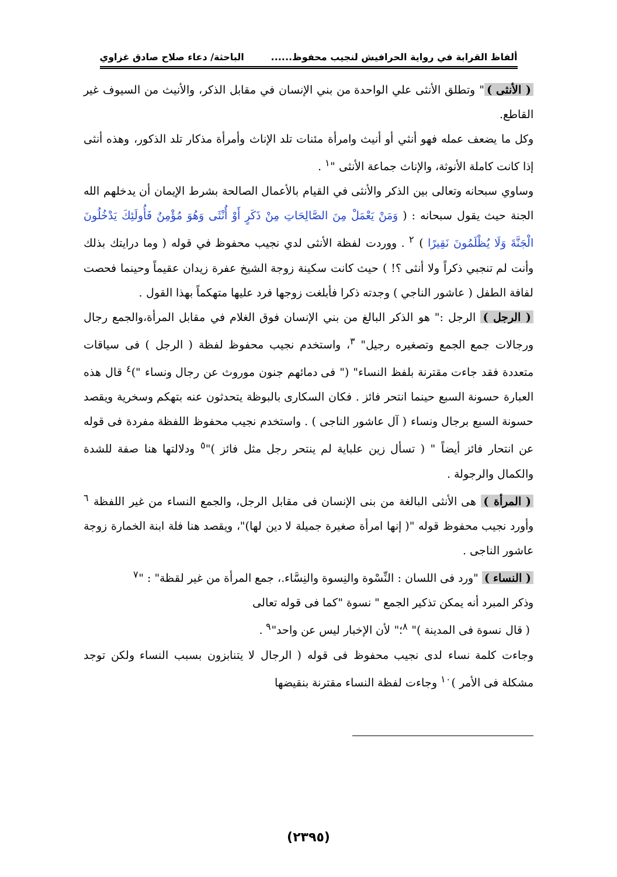ألفاظ القرابة في رواية الحرافيش لنجيب محفوظ...... الباحثة/ دعاء صلاح صادق غزاوي
( الأنثى ) " وتطلق الأنثى علي الواحدة من بني الإنسان في مقابل الذكر، والأنيث من السيوف غير القاطع.
وكل ما يضعف عمله فهو أنثي أو أنيث وامرأة مئنات تلد الإناث وأمرأة مذكار تلد الذكور، وهذه أنثى إذا كانت كاملة الأنوثة، والإناث جماعة الأنثى "<sup>١</sup> .
وساوي سبحانه وتعالى بين الذكر والأنثى في القيام بالأعمال الصالحة بشرط الإيمان أن يدخلهم الله الجنة حيث يقول سبحانه : ( وَمَنْ يَعْمَلْ مِنَ الصَّالِحَاتِ مِنْ ذَكَرٍ أَوْ أُنْثَى وَهُوَ مُؤْمِنٌ فَأُولَئِكَ يَدْخُلُونَ الْجَنَّةَ وَلَا يُظْلَمُونَ نَقِيرًا ) <sup>٢</sup> . ووردت لفظة الأنثى لدي نجيب محفوظ في قوله ( وما درايتك بذلك وأنت لم تنجبي ذكراً ولا أنثى ؟! ) حيث كانت سكينة زوجة الشيخ عفرة زيدان عقيماً وحينما فحصت لفافة الطفل ( عاشور الناجي ) وجدته ذكرا فأبلغت زوجها فرد عليها متهكماً بهذا القول .
( الرجل ) الرجل :" هو الذكر البالغ من بني الإنسان فوق الغلام في مقابل المرأة،والجمع رجال ورجالات جمع الجمع وتصغيره رجيل" <sup>٣</sup>، واستخدم نجيب محفوظ لفظة ( الرجل ) فى سياقات متعددة فقد جاءت مقترنة بلفظ النساء" (" فى دمائهم جنون موروث عن رجال ونساء ")<sup>٤</sup> قال هذه العبارة حسونة السبع حينما انتحر فائز . فكان السكارى بالبوظة يتحدثون عنه بتهكم وسخرية ويقصد حسونة السبع برجال ونساء ( آل عاشور الناجى ) . واستخدم نجيب محفوظ اللفظة مفردة فى قوله عن انتحار فائز أيضاً " ( تسأل زين علباية لم ينتحر رجل مثل فائز )"<sup>٥</sup> ودلالتها هنا صفة للشدة والكمال والرجولة .
( المرأة ) هى الأنثى البالغة من بنى الإنسان فى مقابل الرجل، والجمع النساء من غير اللفظة <sup>٦</sup> وأورد نجيب محفوظ قوله "( إنها امرأة صغيرة جميلة لا دين لها)"، ويقصد هنا فلة ابنة الخمارة زوجة عاشور الناجى .
( النساء ) "ورد فى اللسان : النِّسْوة والنِسوة والنِسَّاء.، جمع المرأة من غير لقظة" : "<sup>٧</sup>
وذكر المبرد أنه يمكن تذكير الجمع " نسوة "كما فى قوله تعالى
( قال نسوة فى المدينة )" <sup>٨</sup>؛" لأن الإخبار ليس عن واحد"<sup>٩</sup> .
وجاءت كلمة نساء لدى نجيب محفوظ فى قوله ( الرجال لا يتنابزون بسبب النساء ولكن توجد مشكلة فى الأمر )<sup>١٠</sup> وجاءت لفظة النساء مقترنة بنقيضها
(٢٣٩٥)